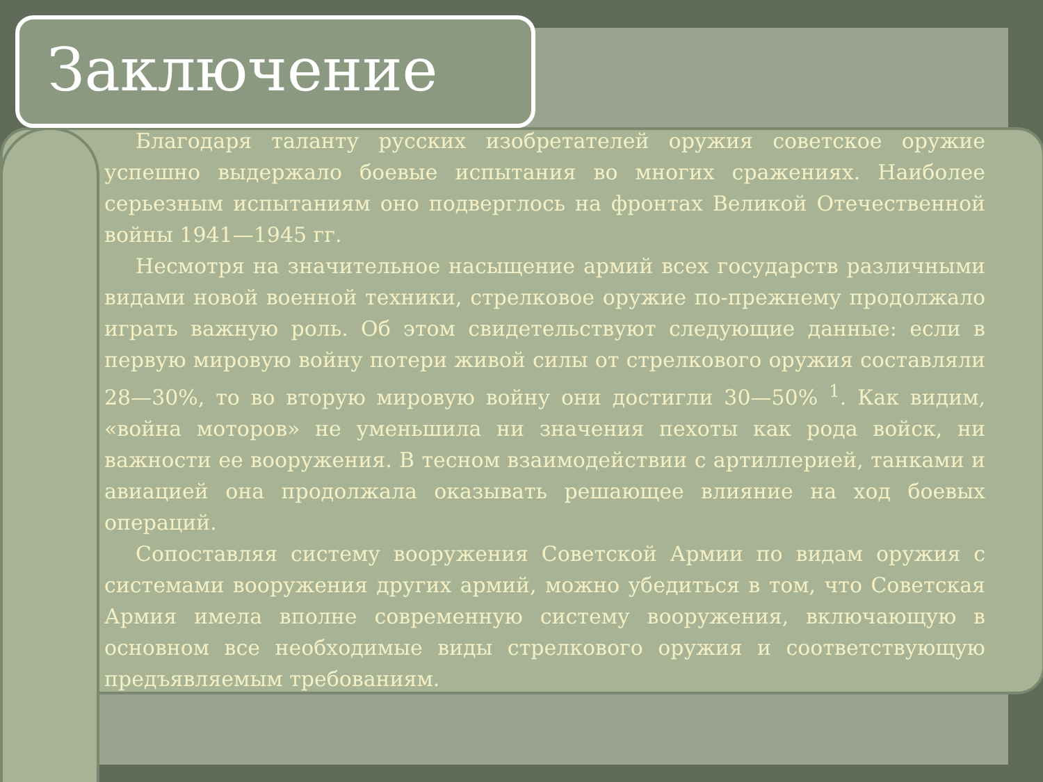Заключение
Благодаря таланту русских изобретателей оружия советское оружие успешно выдержало боевые испытания во многих сражениях. Наиболее серьезным испытаниям оно подверглось на фронтах Великой Отечественной войны 1941—1945 гг.
Несмотря на значительное насыщение армий всех государств различными видами новой военной техники, стрелковое оружие по-прежнему продолжало играть важную роль. Об этом свидетельствуют следующие данные: если в первую мировую войну потери живой силы от стрелкового оружия составляли 28—30%, то во вторую мировую войну они достигли 30—50% <sup>1</sup>. Как видим, «война моторов» не уменьшила ни значения пехоты как рода войск, ни важности ее вооружения. В тесном взаимодействии с артиллерией, танками и авиацией она продолжала оказывать решающее влияние на ход боевых операций.
Сопоставляя систему вооружения Советской Армии по видам оружия с системами вооружения других армий, можно убедиться в том, что Советская Армия имела вполне современную систему вооружения, включающую в основном все необходимые виды стрелкового оружия и соответствующую предъявляемым требованиям.